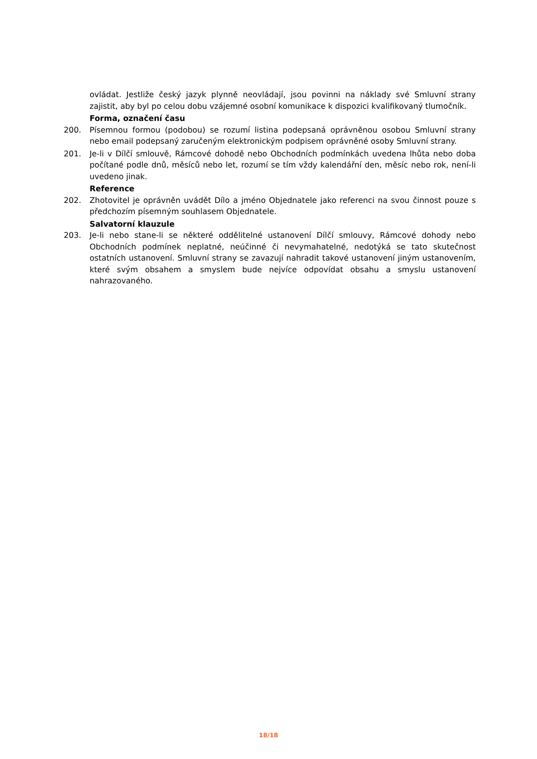ovládat. Jestliže český jazyk plynně neovládají, jsou povinni na náklady své Smluvní strany zajistit, aby byl po celou dobu vzájemné osobní komunikace k dispozici kvalifikovaný tlumočník.
Forma, označení času
200. Písemnou formou (podobou) se rozumí listina podepsaná oprávněnou osobou Smluvní strany nebo email podepsaný zaručeným elektronickým podpisem oprávněné osoby Smluvní strany.
201. Je-li v Dílčí smlouvě, Rámcové dohodě nebo Obchodních podmínkách uvedena lhůta nebo doba počítané podle dnů, měsíců nebo let, rozumí se tím vždy kalendářní den, měsíc nebo rok, není-li uvedeno jinak.
Reference
202. Zhotovitel je oprávněn uvádět Dílo a jméno Objednatele jako referenci na svou činnost pouze s předchozím písemným souhlasem Objednatele.
Salvatorní klauzule
203. Je-li nebo stane-li se některé oddělitelné ustanovení Dílčí smlouvy, Rámcové dohody nebo Obchodních podmínek neplatné, neúčinné či nevymahatelné, nedotýká se tato skutečnost ostatních ustanovení. Smluvní strany se zavazují nahradit takové ustanovení jiným ustanovením, které svým obsahem a smyslem bude nejvíce odpovídat obsahu a smyslu ustanovení nahrazovaného.
18/18